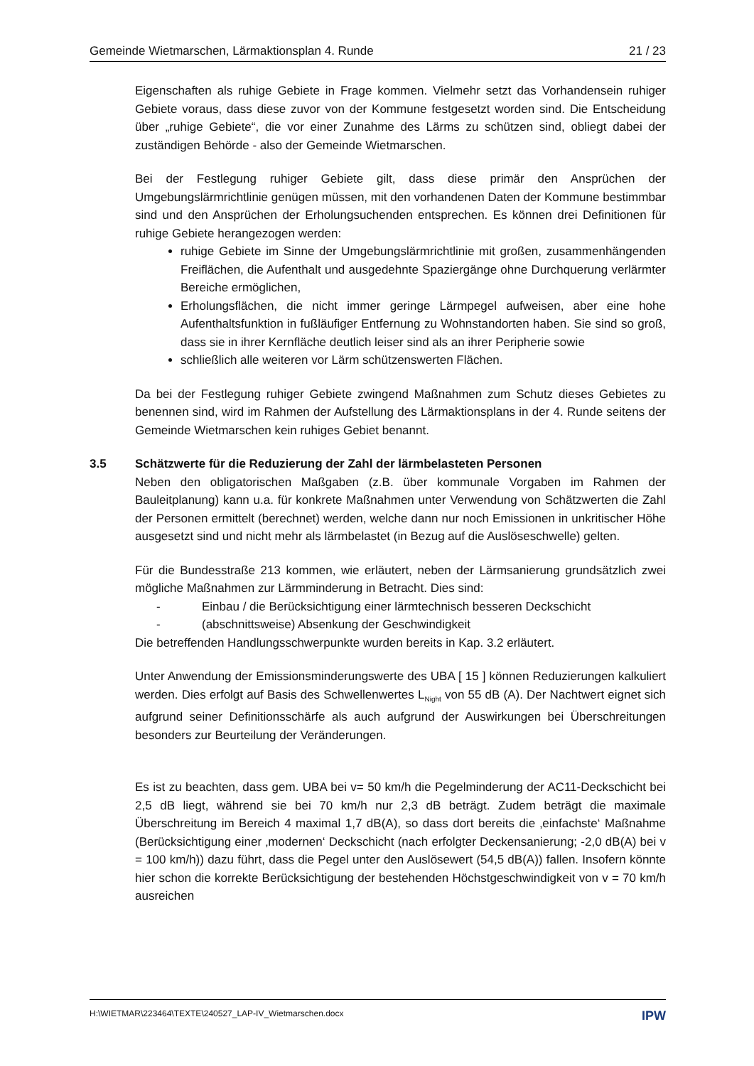Gemeinde Wietmarschen, Lärmaktionsplan 4. Runde 21 / 23
Eigenschaften als ruhige Gebiete in Frage kommen. Vielmehr setzt das Vorhandensein ruhiger Gebiete voraus, dass diese zuvor von der Kommune festgesetzt worden sind. Die Entscheidung über „ruhige Gebiete“, die vor einer Zunahme des Lärms zu schützen sind, obliegt dabei der zuständigen Behörde - also der Gemeinde Wietmarschen.
Bei der Festlegung ruhiger Gebiete gilt, dass diese primär den Ansprüchen der Umgebungslärmrichtlinie genügen müssen, mit den vorhandenen Daten der Kommune bestimmbar sind und den Ansprüchen der Erholungsuchenden entsprechen. Es können drei Definitionen für ruhige Gebiete herangezogen werden:
ruhige Gebiete im Sinne der Umgebungslärmrichtlinie mit großen, zusammenhängenden Freiflächen, die Aufenthalt und ausgedehnte Spaziergänge ohne Durchquerung verlärmter Bereiche ermöglichen,
Erholungsflächen, die nicht immer geringe Lärmpegel aufweisen, aber eine hohe Aufenthaltsfunktion in fußläufiger Entfernung zu Wohnstandorten haben. Sie sind so groß, dass sie in ihrer Kernfläche deutlich leiser sind als an ihrer Peripherie sowie
schließlich alle weiteren vor Lärm schützenswerten Flächen.
Da bei der Festlegung ruhiger Gebiete zwingend Maßnahmen zum Schutz dieses Gebietes zu benennen sind, wird im Rahmen der Aufstellung des Lärmaktionsplans in der 4. Runde seitens der Gemeinde Wietmarschen kein ruhiges Gebiet benannt.
3.5 Schätzwerte für die Reduzierung der Zahl der lärmbelasteten Personen
Neben den obligatorischen Maßgaben (z.B. über kommunale Vorgaben im Rahmen der Bauleitplanung) kann u.a. für konkrete Maßnahmen unter Verwendung von Schätzwerten die Zahl der Personen ermittelt (berechnet) werden, welche dann nur noch Emissionen in unkritischer Höhe ausgesetzt sind und nicht mehr als lärmbelastet (in Bezug auf die Auslöseschwelle) gelten.
Für die Bundesstraße 213 kommen, wie erläutert, neben der Lärmsanierung grundsätzlich zwei mögliche Maßnahmen zur Lärmminderung in Betracht. Dies sind:
- Einbau / die Berücksichtigung einer lärmtechnisch besseren Deckschicht
- (abschnittsweise) Absenkung der Geschwindigkeit
Die betreffenden Handlungsschwerpunkte wurden bereits in Kap. 3.2 erläutert.
Unter Anwendung der Emissionsminderungswerte des UBA [ 15 ] können Reduzierungen kalkuliert werden. Dies erfolgt auf Basis des Schwellenwertes L<sub>Night</sub> von 55 dB (A). Der Nachtwert eignet sich aufgrund seiner Definitionsschärfe als auch aufgrund der Auswirkungen bei Überschreitungen besonders zur Beurteilung der Veränderungen.
Es ist zu beachten, dass gem. UBA bei v= 50 km/h die Pegelminderung der AC11-Deckschicht bei 2,5 dB liegt, während sie bei 70 km/h nur 2,3 dB beträgt. Zudem beträgt die maximale Überschreitung im Bereich 4 maximal 1,7 dB(A), so dass dort bereits die ‚einfachste‘ Maßnahme (Berücksichtigung einer ‚modernen‘ Deckschicht (nach erfolgter Deckensanierung; -2,0 dB(A) bei v = 100 km/h)) dazu führt, dass die Pegel unter den Auslösewert (54,5 dB(A)) fallen. Insofern könnte hier schon die korrekte Berücksichtigung der bestehenden Höchstgeschwindigkeit von v = 70 km/h ausreichen
H:\WIETMAR\223464\TEXTE\240527_LAP-IV_Wietmarschen.docx IPW